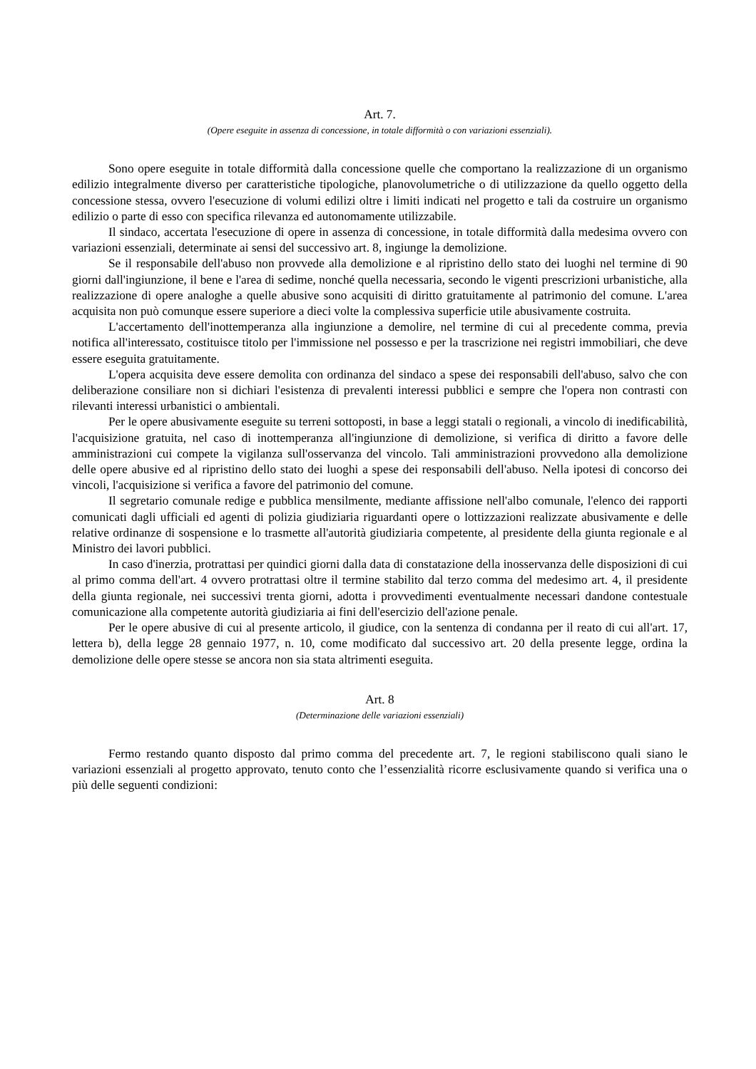Art. 7.
(Opere eseguite in assenza di concessione, in totale difformità o con variazioni essenziali).
Sono opere eseguite in totale difformità dalla concessione quelle che comportano la realizzazione di un organismo edilizio integralmente diverso per caratteristiche tipologiche, planovolumetriche o di utilizzazione da quello oggetto della concessione stessa, ovvero l'esecuzione di volumi edilizi oltre i limiti indicati nel progetto e tali da costruire un organismo edilizio o parte di esso con specifica rilevanza ed autonomamente utilizzabile.
Il sindaco, accertata l'esecuzione di opere in assenza di concessione, in totale difformità dalla medesima ovvero con variazioni essenziali, determinate ai sensi del successivo art. 8, ingiunge la demolizione.
Se il responsabile dell'abuso non provvede alla demolizione e al ripristino dello stato dei luoghi nel termine di 90 giorni dall'ingiunzione, il bene e l'area di sedime, nonché quella necessaria, secondo le vigenti prescrizioni urbanistiche, alla realizzazione di opere analoghe a quelle abusive sono acquisiti di diritto gratuitamente al patrimonio del comune. L'area acquisita non può comunque essere superiore a dieci volte la complessiva superficie utile abusivamente costruita.
L'accertamento dell'inottemperanza alla ingiunzione a demolire, nel termine di cui al precedente comma, previa notifica all'interessato, costituisce titolo per l'immissione nel possesso e per la trascrizione nei registri immobiliari, che deve essere eseguita gratuitamente.
L'opera acquisita deve essere demolita con ordinanza del sindaco a spese dei responsabili dell'abuso, salvo che con deliberazione consiliare non si dichiari l'esistenza di prevalenti interessi pubblici e sempre che l'opera non contrasti con rilevanti interessi urbanistici o ambientali.
Per le opere abusivamente eseguite su terreni sottoposti, in base a leggi statali o regionali, a vincolo di inedificabilità, l'acquisizione gratuita, nel caso di inottemperanza all'ingiunzione di demolizione, si verifica di diritto a favore delle amministrazioni cui compete la vigilanza sull'osservanza del vincolo. Tali amministrazioni provvedono alla demolizione delle opere abusive ed al ripristino dello stato dei luoghi a spese dei responsabili dell'abuso. Nella ipotesi di concorso dei vincoli, l'acquisizione si verifica a favore del patrimonio del comune.
Il segretario comunale redige e pubblica mensilmente, mediante affissione nell'albo comunale, l'elenco dei rapporti comunicati dagli ufficiali ed agenti di polizia giudiziaria riguardanti opere o lottizzazioni realizzate abusivamente e delle relative ordinanze di sospensione e lo trasmette all'autorità giudiziaria competente, al presidente della giunta regionale e al Ministro dei lavori pubblici.
In caso d'inerzia, protrattasi per quindici giorni dalla data di constatazione della inosservanza delle disposizioni di cui al primo comma dell'art. 4 ovvero protrattasi oltre il termine stabilito dal terzo comma del medesimo art. 4, il presidente della giunta regionale, nei successivi trenta giorni, adotta i provvedimenti eventualmente necessari dandone contestuale comunicazione alla competente autorità giudiziaria ai fini dell'esercizio dell'azione penale.
Per le opere abusive di cui al presente articolo, il giudice, con la sentenza di condanna per il reato di cui all'art. 17, lettera b), della legge 28 gennaio 1977, n. 10, come modificato dal successivo art. 20 della presente legge, ordina la demolizione delle opere stesse se ancora non sia stata altrimenti eseguita.
Art. 8
(Determinazione delle variazioni essenziali)
Fermo restando quanto disposto dal primo comma del precedente art. 7, le regioni stabiliscono quali siano le variazioni essenziali al progetto approvato, tenuto conto che l’essenzialità ricorre esclusivamente quando si verifica una o più delle seguenti condizioni: